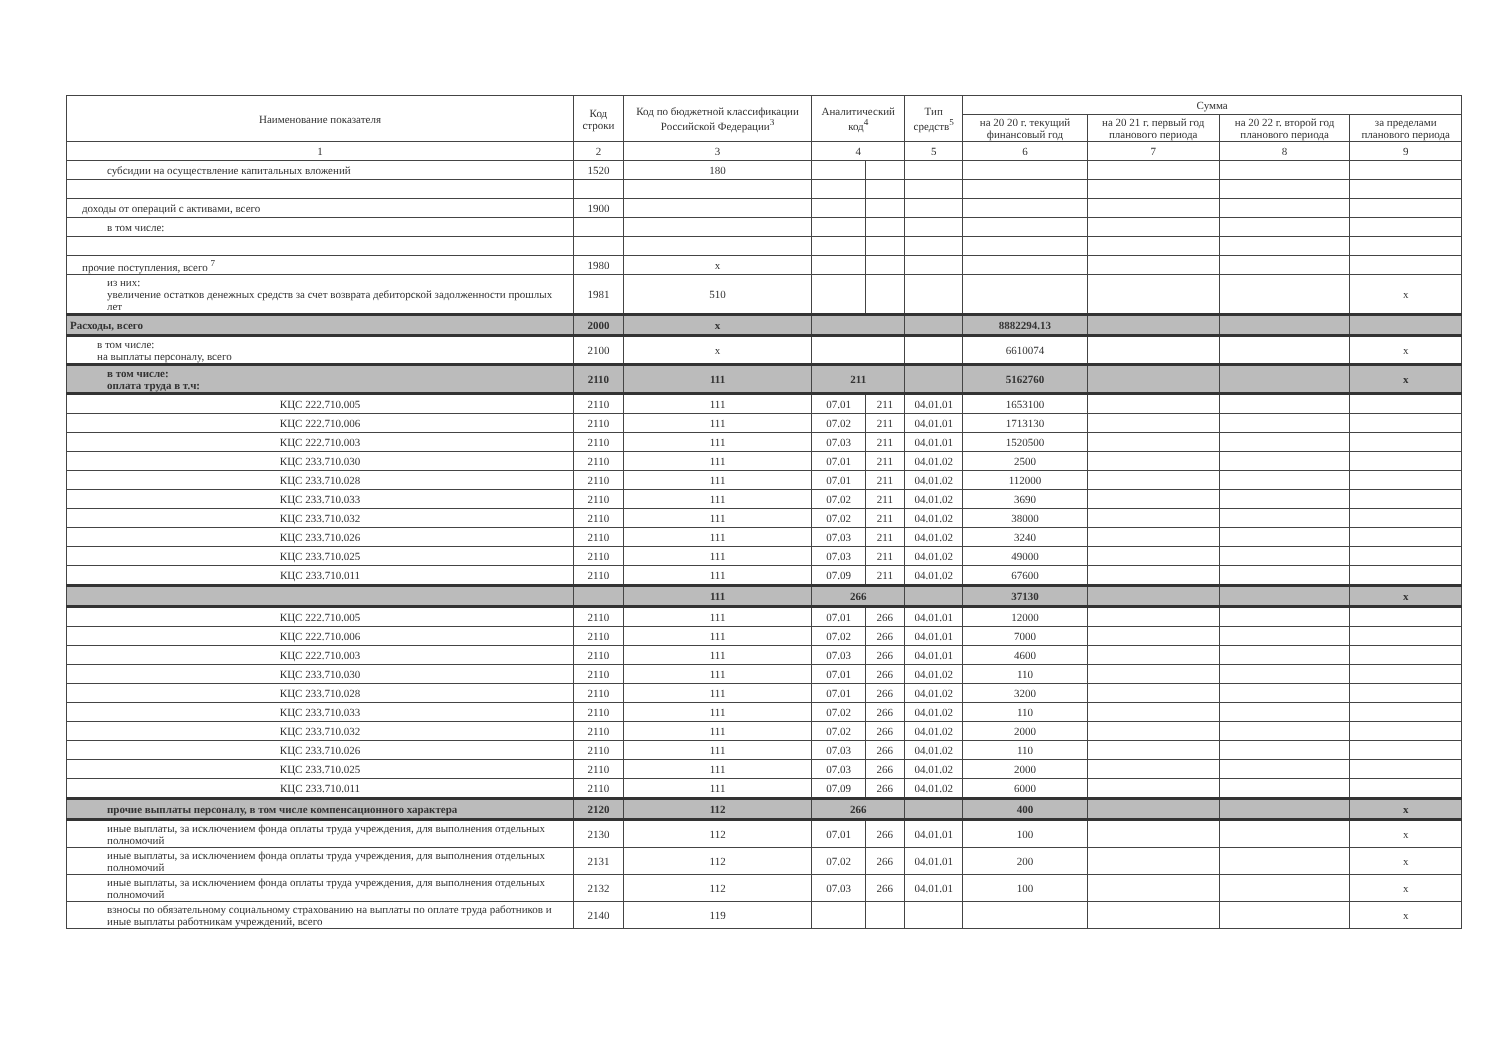| Наименование показателя | Код строки | Код по бюджетной классификации Российской Федерации<sup>3</sup> | Аналитический код<sup>4</sup> | | Тип средств<sup>5</sup> | Сумма | | | |
| --- | --- | --- | --- | --- | --- | --- | --- | --- | --- |
| | | | | | | на 20 20 г. текущий финансовый год | на 20 21 г. первый год планового периода | на 20 22 г. второй год планового периода | за пределами планового периода |
| 1 | 2 | 3 | 4 | | 5 | 6 | 7 | 8 | 9 |
| субсидии на осуществление капитальных вложений | 1520 | 180 | | | | | | | |
| доходы от операций с активами, всего | 1900 | | | | | | | | |
| в том числе: | | | | | | | | | |
| прочие поступления, всего <sup>7</sup> | 1980 | x | | | | | | | |
| из них: увеличение остатков денежных средств за счет возврата дебиторской задолженности прошлых лет | 1981 | 510 | | | | | | | x |
| Расходы, всего | 2000 | x | | | | 8882294.13 | | | |
| в том числе: на выплаты персоналу, всего | 2100 | x | | | | 6610074 | | | x |
| в том числе: оплата труда в т.ч: | 2110 | 111 | 211 | | | 5162760 | | | x |
| КЦС 222.710.005 | 2110 | 111 | 07.01 | 211 | 04.01.01 | 1653100 | | | |
| КЦС 222.710.006 | 2110 | 111 | 07.02 | 211 | 04.01.01 | 1713130 | | | |
| КЦС 222.710.003 | 2110 | 111 | 07.03 | 211 | 04.01.01 | 1520500 | | | |
| КЦС 233.710.030 | 2110 | 111 | 07.01 | 211 | 04.01.02 | 2500 | | | |
| КЦС 233.710.028 | 2110 | 111 | 07.01 | 211 | 04.01.02 | 112000 | | | |
| КЦС 233.710.033 | 2110 | 111 | 07.02 | 211 | 04.01.02 | 3690 | | | |
| КЦС 233.710.032 | 2110 | 111 | 07.02 | 211 | 04.01.02 | 38000 | | | |
| КЦС 233.710.026 | 2110 | 111 | 07.03 | 211 | 04.01.02 | 3240 | | | |
| КЦС 233.710.025 | 2110 | 111 | 07.03 | 211 | 04.01.02 | 49000 | | | |
| КЦС 233.710.011 | 2110 | 111 | 07.09 | 211 | 04.01.02 | 67600 | | | |
| | | 111 | 266 | | | 37130 | | | x |
| КЦС 222.710.005 | 2110 | 111 | 07.01 | 266 | 04.01.01 | 12000 | | | |
| КЦС 222.710.006 | 2110 | 111 | 07.02 | 266 | 04.01.01 | 7000 | | | |
| КЦС 222.710.003 | 2110 | 111 | 07.03 | 266 | 04.01.01 | 4600 | | | |
| КЦС 233.710.030 | 2110 | 111 | 07.01 | 266 | 04.01.02 | 110 | | | |
| КЦС 233.710.028 | 2110 | 111 | 07.01 | 266 | 04.01.02 | 3200 | | | |
| КЦС 233.710.033 | 2110 | 111 | 07.02 | 266 | 04.01.02 | 110 | | | |
| КЦС 233.710.032 | 2110 | 111 | 07.02 | 266 | 04.01.02 | 2000 | | | |
| КЦС 233.710.026 | 2110 | 111 | 07.03 | 266 | 04.01.02 | 110 | | | |
| КЦС 233.710.025 | 2110 | 111 | 07.03 | 266 | 04.01.02 | 2000 | | | |
| КЦС 233.710.011 | 2110 | 111 | 07.09 | 266 | 04.01.02 | 6000 | | | |
| прочие выплаты персоналу, в том числе компенсационного характера | 2120 | 112 | 266 | | | 400 | | | x |
| иные выплаты, за исключением фонда оплаты труда учреждения, для выполнения отдельных полномочий | 2130 | 112 | 07.01 | 266 | 04.01.01 | 100 | | | x |
| иные выплаты, за исключением фонда оплаты труда учреждения, для выполнения отдельных полномочий | 2131 | 112 | 07.02 | 266 | 04.01.01 | 200 | | | x |
| иные выплаты, за исключением фонда оплаты труда учреждения, для выполнения отдельных полномочий | 2132 | 112 | 07.03 | 266 | 04.01.01 | 100 | | | x |
| взносы по обязательному социальному страхованию на выплаты по оплате труда работников и иные выплаты работникам учреждений, всего | 2140 | 119 | | | | | | | x |